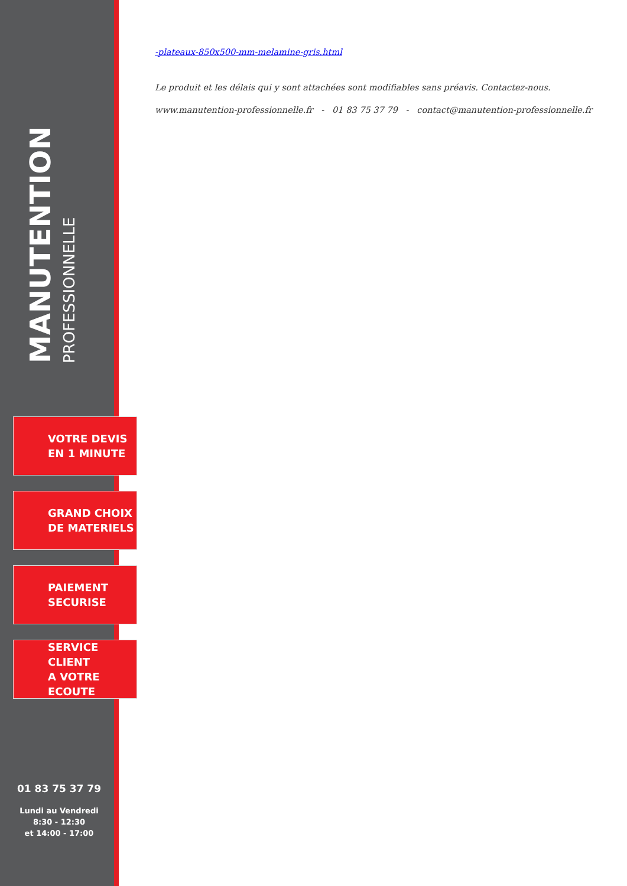MANUTENTION
PROFESSIONNELLE
VOTRE DEVIS
EN 1 MINUTE
GRAND CHOIX
DE MATERIELS
PAIEMENT
SECURISE
SERVICE CLIENT
A VOTRE ECOUTE
01 83 75 37 79
Lundi au Vendredi
8:30 - 12:30
et 14:00 - 17:00
-plateaux-850x500-mm-melamine-gris.html
Le produit et les délais qui y sont attachées sont modifiables sans préavis. Contactez-nous.
www.manutention-professionnelle.fr - 01 83 75 37 79 - contact@manutention-professionnelle.fr